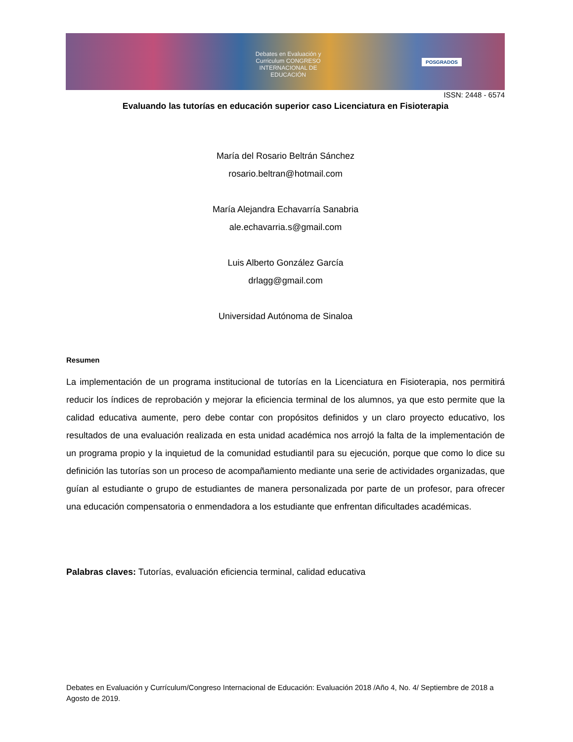Debates en Evaluación y Curriculum CONGRESO INTERNACIONAL DE EDUCACIÓN
POSGRADOS
ISSN: 2448 - 6574
Evaluando las tutorías en educación superior caso Licenciatura en Fisioterapia
María del Rosario Beltrán Sánchez
rosario.beltran@hotmail.com
María Alejandra Echavarría Sanabria
ale.echavarria.s@gmail.com
Luis Alberto González García
drlagg@gmail.com
Universidad Autónoma de Sinaloa
Resumen
La implementación de un programa institucional de tutorías en la Licenciatura en Fisioterapia, nos permitirá reducir los índices de reprobación y mejorar la eficiencia terminal de los alumnos, ya que esto permite que la calidad educativa aumente, pero debe contar con propósitos definidos y un claro proyecto educativo, los resultados de una evaluación realizada en esta unidad académica nos arrojó la falta de la implementación de un programa propio y la inquietud de la comunidad estudiantil para su ejecución, porque que como lo dice su definición las tutorías son un proceso de acompañamiento mediante una serie de actividades organizadas, que guían al estudiante o grupo de estudiantes de manera personalizada por parte de un profesor, para ofrecer una educación compensatoria o enmendadora a los estudiante que enfrentan dificultades académicas.
Palabras claves: Tutorías, evaluación eficiencia terminal, calidad educativa
Debates en Evaluación y Currículum/Congreso Internacional de Educación: Evaluación 2018 /Año 4, No. 4/ Septiembre de 2018 a Agosto de 2019.